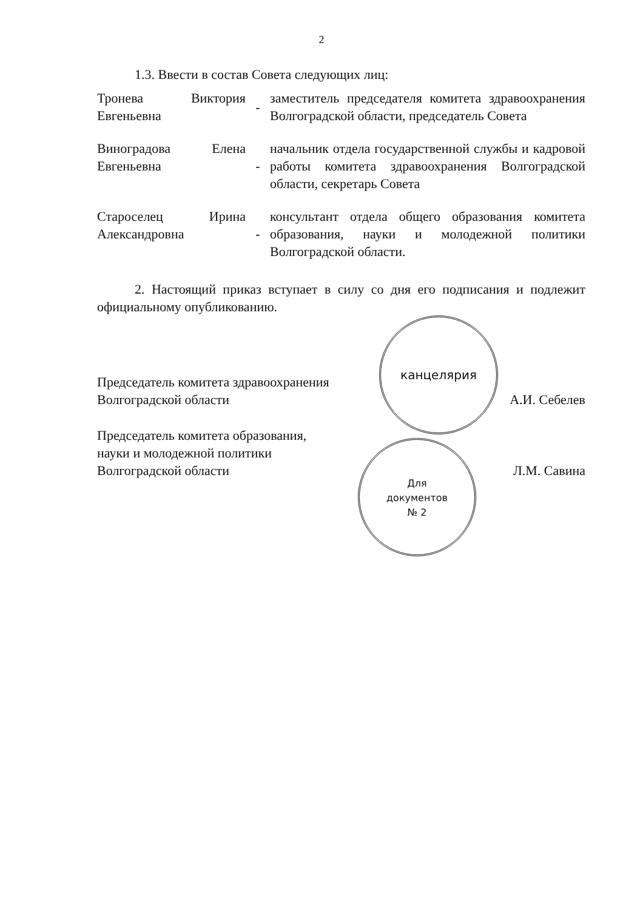2
1.3. Ввести в состав Совета следующих лиц:
| Тронева Виктория Евгеньевна | - | заместитель председателя комитета здравоохранения Волгоградской области, председатель Совета |
| Виноградова Елена Евгеньевна | - | начальник отдела государственной службы и кадровой работы комитета здравоохранения Волгоградской области, секретарь Совета |
| Староселец Ирина Александровна | - | консультант отдела общего образования комитета образования, науки и молодежной политики Волгоградской области. |
2. Настоящий приказ вступает в силу со дня его подписания и подлежит официальному опубликованию.
Председатель комитета здравоохранения
Волгоградской области
А.И. Себелев
Председатель комитета образования,
науки и молодежной политики
Волгоградской области
Л.М. Савина
канцелярия
Для
документов
№ 2